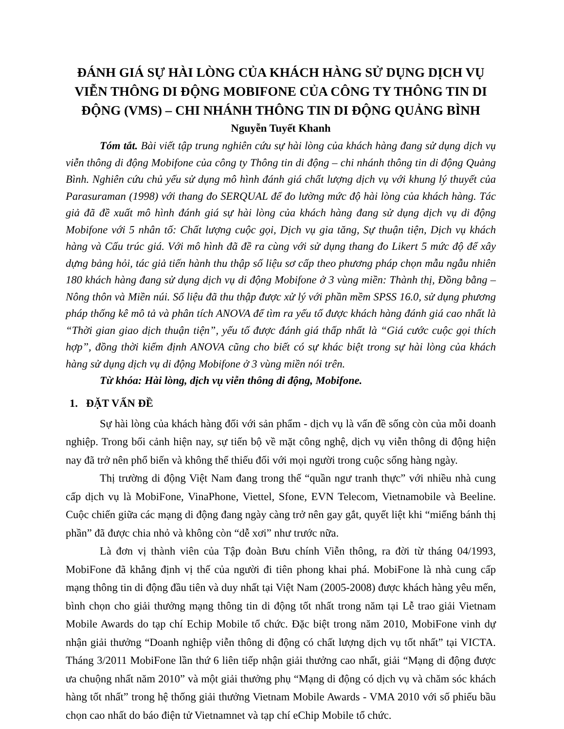ĐÁNH GIÁ SỰ HÀI LÒNG CỦA KHÁCH HÀNG SỬ DỤNG DỊCH VỤ VIỄN THÔNG DI ĐỘNG MOBIFONE CỦA CÔNG TY THÔNG TIN DI ĐỘNG (VMS) – CHI NHÁNH THÔNG TIN DI ĐỘNG QUẢNG BÌNH
Nguyễn Tuyết Khanh
Tóm tắt. Bài viết tập trung nghiên cứu sự hài lòng của khách hàng đang sử dụng dịch vụ viễn thông di động Mobifone của công ty Thông tin di động – chi nhánh thông tin di động Quảng Bình. Nghiên cứu chủ yếu sử dụng mô hình đánh giá chất lượng dịch vụ với khung lý thuyết của Parasuraman (1998) với thang đo SERQUAL để đo lường mức độ hài lòng của khách hàng. Tác giả đã đề xuất mô hình đánh giá sự hài lòng của khách hàng đang sử dụng dịch vụ di động Mobifone với 5 nhân tố: Chất lượng cuộc gọi, Dịch vụ gia tăng, Sự thuận tiện, Dịch vụ khách hàng và Cấu trúc giá. Với mô hình đã đề ra cùng với sử dụng thang đo Likert 5 mức độ để xây dựng bảng hỏi, tác giả tiến hành thu thập số liệu sơ cấp theo phương pháp chọn mẫu ngẫu nhiên 180 khách hàng đang sử dụng dịch vụ di động Mobifone ở 3 vùng miền: Thành thị, Đồng bằng – Nông thôn và Miền núi. Số liệu đã thu thập được xử lý với phần mềm SPSS 16.0, sử dụng phương pháp thống kê mô tả và phân tích ANOVA để tìm ra yếu tố được khách hàng đánh giá cao nhất là “Thời gian giao dịch thuận tiện”, yếu tố được đánh giá thấp nhất là “Giá cước cuộc gọi thích hợp”, đồng thời kiểm định ANOVA cũng cho biết có sự khác biệt trong sự hài lòng của khách hàng sử dụng dịch vụ di động Mobifone ở 3 vùng miền nói trên.
Từ khóa: Hài lòng, dịch vụ viễn thông di động, Mobifone.
1. ĐẶT VẤN ĐỀ
Sự hài lòng của khách hàng đối với sản phẩm - dịch vụ là vấn đề sống còn của mỗi doanh nghiệp. Trong bối cảnh hiện nay, sự tiến bộ về mặt công nghệ, dịch vụ viễn thông di động hiện nay đã trở nên phổ biến và không thể thiếu đối với mọi người trong cuộc sống hàng ngày.
Thị trường di động Việt Nam đang trong thế “quần ngư tranh thực” với nhiều nhà cung cấp dịch vụ là MobiFone, VinaPhone, Viettel, Sfone, EVN Telecom, Vietnamobile và Beeline. Cuộc chiến giữa các mạng di động đang ngày càng trở nên gay gắt, quyết liệt khi “miếng bánh thị phần” đã được chia nhỏ và không còn “dễ xơi” như trước nữa.
Là đơn vị thành viên của Tập đoàn Bưu chính Viễn thông, ra đời từ tháng 04/1993, MobiFone đã khẳng định vị thế của người đi tiên phong khai phá. MobiFone là nhà cung cấp mạng thông tin di động đầu tiên và duy nhất tại Việt Nam (2005-2008) được khách hàng yêu mến, bình chọn cho giải thưởng mạng thông tin di động tốt nhất trong năm tại Lễ trao giải Vietnam Mobile Awards do tạp chí Echip Mobile tổ chức. Đặc biệt trong năm 2010, MobiFone vinh dự nhận giải thưởng “Doanh nghiệp viễn thông di động có chất lượng dịch vụ tốt nhất” tại VICTA. Tháng 3/2011 MobiFone lần thứ 6 liên tiếp nhận giải thưởng cao nhất, giải “Mạng di động được ưa chuộng nhất năm 2010” và một giải thưởng phụ “Mạng di động có dịch vụ và chăm sóc khách hàng tốt nhất” trong hệ thống giải thưởng Vietnam Mobile Awards - VMA 2010 với số phiếu bầu chọn cao nhất do báo điện tử Vietnamnet và tạp chí eChip Mobile tổ chức.